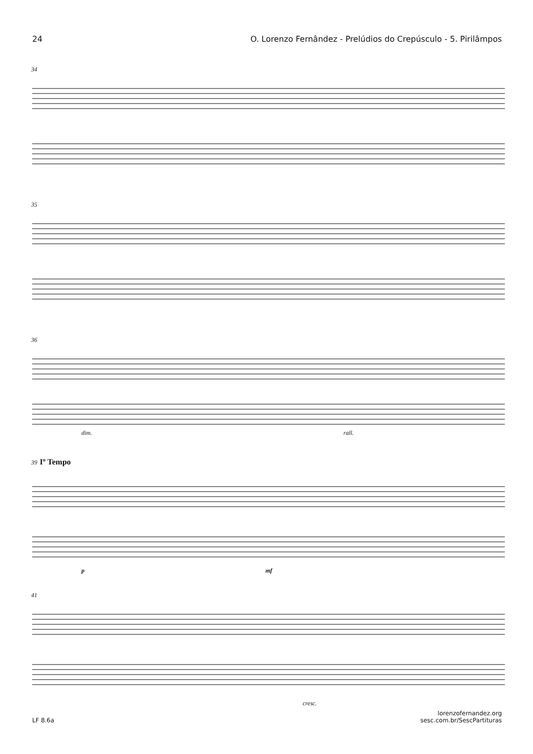24 O. Lorenzo Fernândez - Prelúdios do Crepúsculo - 5. Pirilâmpos
34
35
36
dim. rall.
39 Iº Tempo
p mf
41
cresc.
LF 8.6a lorenzofernandez.org
sesc.com.br/SescPartituras